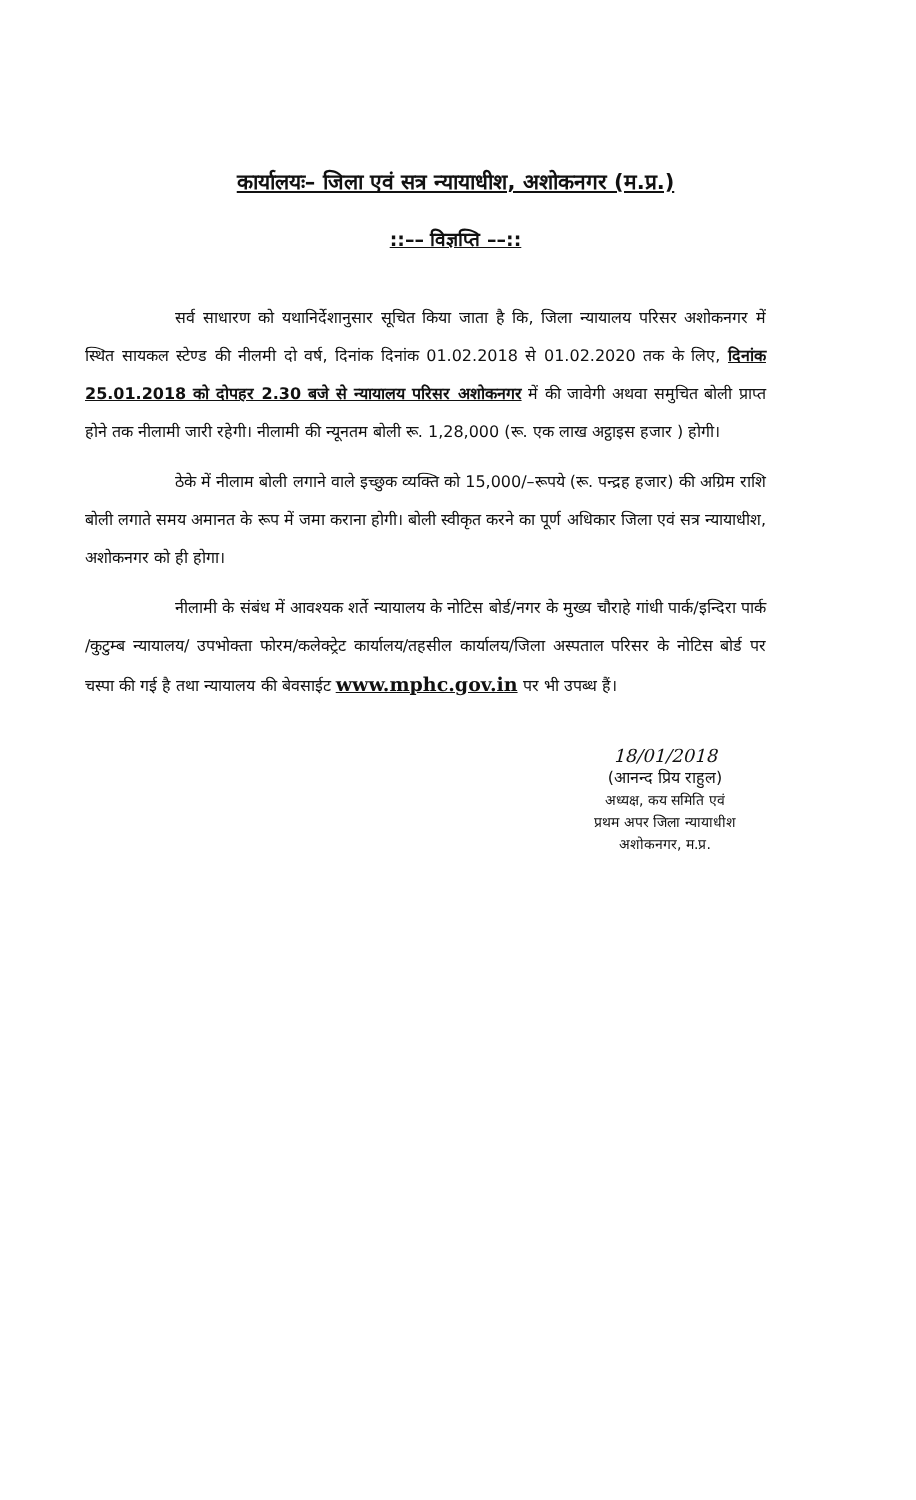कार्यालयः– जिला एवं सत्र न्यायाधीश, अशोकनगर (म.प्र.)
::–– विज्ञप्ति ––::
सर्व साधारण को यथानिर्देशानुसार सूचित किया जाता है कि, जिला न्यायालय परिसर अशोकनगर में स्थित सायकल स्टेण्ड की नीलमी दो वर्ष, दिनांक दिनांक 01.02.2018 से 01.02.2020 तक के लिए, दिनांक 25.01.2018 को दोपहर 2.30 बजे से न्यायालय परिसर अशोकनगर में की जावेगी अथवा समुचित बोली प्राप्त होने तक नीलामी जारी रहेगी। नीलामी की न्यूनतम बोली रू. 1,28,000 (रू. एक लाख अट्ठाइस हजार ) होगी।
ठेके में नीलाम बोली लगाने वाले इच्छुक व्यक्ति को 15,000/–रूपये (रू. पन्द्रह हजार) की अग्रिम राशि बोली लगाते समय अमानत के रूप में जमा कराना होगी। बोली स्वीकृत करने का पूर्ण अधिकार जिला एवं सत्र न्यायाधीश, अशोकनगर को ही होगा।
नीलामी के संबंध में आवश्यक शर्ते न्यायालय के नोटिस बोर्ड/नगर के मुख्य चौराहे गांधी पार्क/इन्दिरा पार्क /कुटुम्ब न्यायालय/ उपभोक्ता फोरम/कलेक्ट्रेट कार्यालय/तहसील कार्यालय/जिला अस्पताल परिसर के नोटिस बोर्ड पर चस्पा की गई है तथा न्यायालय की बेवसाईट www.mphc.gov.in पर भी उपब्ध हैं।
18/01/2018
(आनन्द प्रिय राहुल)
अध्यक्ष, कय समिति एवं
प्रथम अपर जिला न्यायाधीश
अशोकनगर, म.प्र.